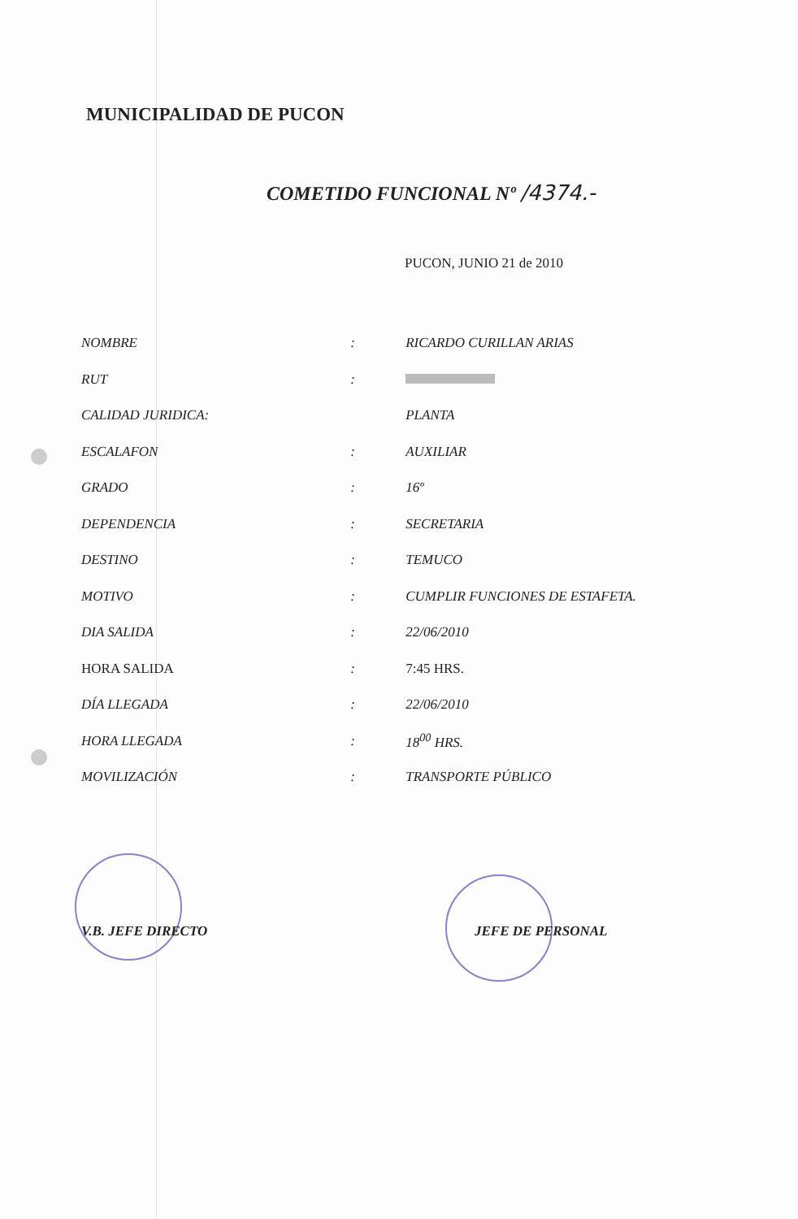MUNICIPALIDAD DE PUCON
COMETIDO FUNCIONAL Nº /4374.-
PUCON, JUNIO 21 de 2010
| NOMBRE | : | RICARDO CURILLAN ARIAS |
| RUT | : | |
| CALIDAD JURIDICA: | | PLANTA |
| ESCALAFON | : | AUXILIAR |
| GRADO | : | 16º |
| DEPENDENCIA | : | SECRETARIA |
| DESTINO | : | TEMUCO |
| MOTIVO | : | CUMPLIR FUNCIONES DE ESTAFETA. |
| DIA SALIDA | : | 22/06/2010 |
| HORA SALIDA | : | 7:45 HRS. |
| DÍA LLEGADA | : | 22/06/2010 |
| HORA LLEGADA | : | 18<sup>00</sup> HRS. |
| MOVILIZACIÓN | : | TRANSPORTE PÚBLICO |
V.B. JEFE DIRECTO JEFE DE PERSONAL